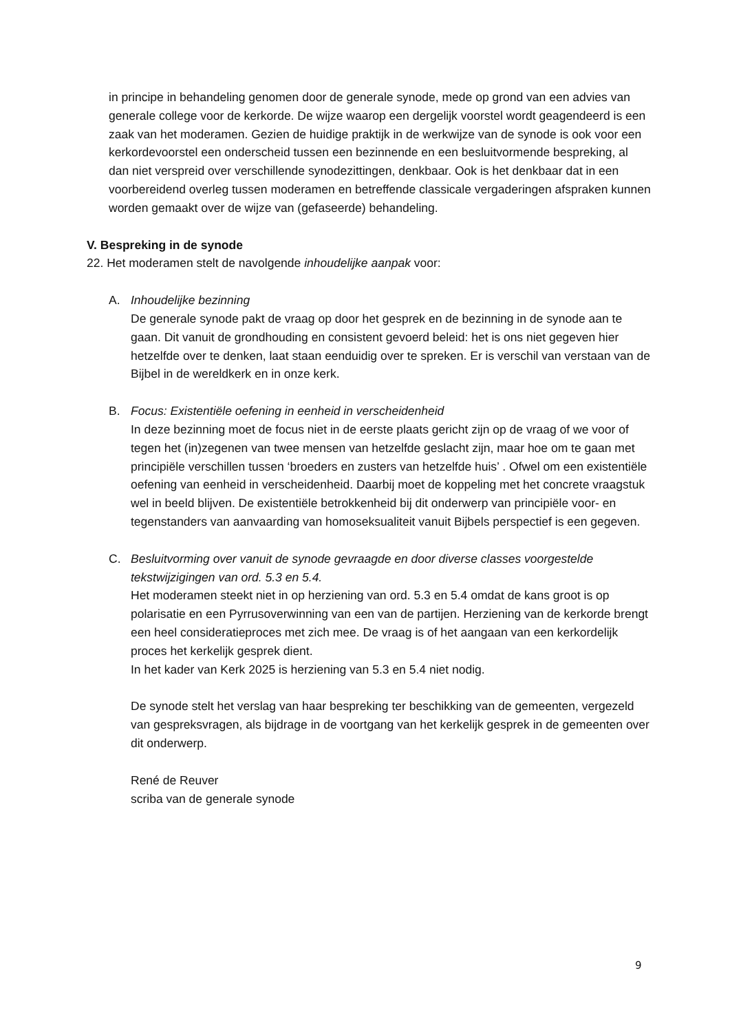in principe in behandeling genomen door de generale synode, mede op grond van een advies van generale college voor de kerkorde. De wijze waarop een dergelijk voorstel wordt geagendeerd is een zaak van het moderamen. Gezien de huidige praktijk in de werkwijze van de synode is ook voor een kerkordevoorstel een onderscheid tussen een bezinnende en een besluitvormende bespreking, al dan niet verspreid over verschillende synodezittingen, denkbaar. Ook is het denkbaar dat in een voorbereidend overleg tussen moderamen en betreffende classicale vergaderingen afspraken kunnen worden gemaakt over de wijze van (gefaseerde) behandeling.
V. Bespreking in de synode
22. Het moderamen stelt de navolgende inhoudelijke aanpak voor:
A. Inhoudelijke bezinning
De generale synode pakt de vraag op door het gesprek en de bezinning in de synode aan te gaan. Dit vanuit de grondhouding en consistent gevoerd beleid: het is ons niet gegeven hier hetzelfde over te denken, laat staan eenduidig over te spreken. Er is verschil van verstaan van de Bijbel in de wereldkerk en in onze kerk.
B. Focus: Existentiële oefening in eenheid in verscheidenheid
In deze bezinning moet de focus niet in de eerste plaats gericht zijn op de vraag of we voor of tegen het (in)zegenen van twee mensen van hetzelfde geslacht zijn, maar hoe om te gaan met principiële verschillen tussen ‘broeders en zusters van hetzelfde huis’ . Ofwel om een existentiële oefening van eenheid in verscheidenheid. Daarbij moet de koppeling met het concrete vraagstuk wel in beeld blijven. De existentiële betrokkenheid bij dit onderwerp van principiële voor- en tegenstanders van aanvaarding van homoseksualiteit vanuit Bijbels perspectief is een gegeven.
C. Besluitvorming over vanuit de synode gevraagde en door diverse classes voorgestelde tekstwijzigingen van ord. 5.3 en 5.4.
Het moderamen steekt niet in op herziening van ord. 5.3 en 5.4 omdat de kans groot is op polarisatie en een Pyrrusoverwinning van een van de partijen. Herziening van de kerkorde brengt een heel consideratieproces met zich mee. De vraag is of het aangaan van een kerkordelijk proces het kerkelijk gesprek dient.
In het kader van Kerk 2025 is herziening van 5.3 en 5.4 niet nodig.
De synode stelt het verslag van haar bespreking ter beschikking van de gemeenten, vergezeld van gespreksvragen, als bijdrage in de voortgang van het kerkelijk gesprek in de gemeenten over dit onderwerp.
René de Reuver
scriba van de generale synode
9